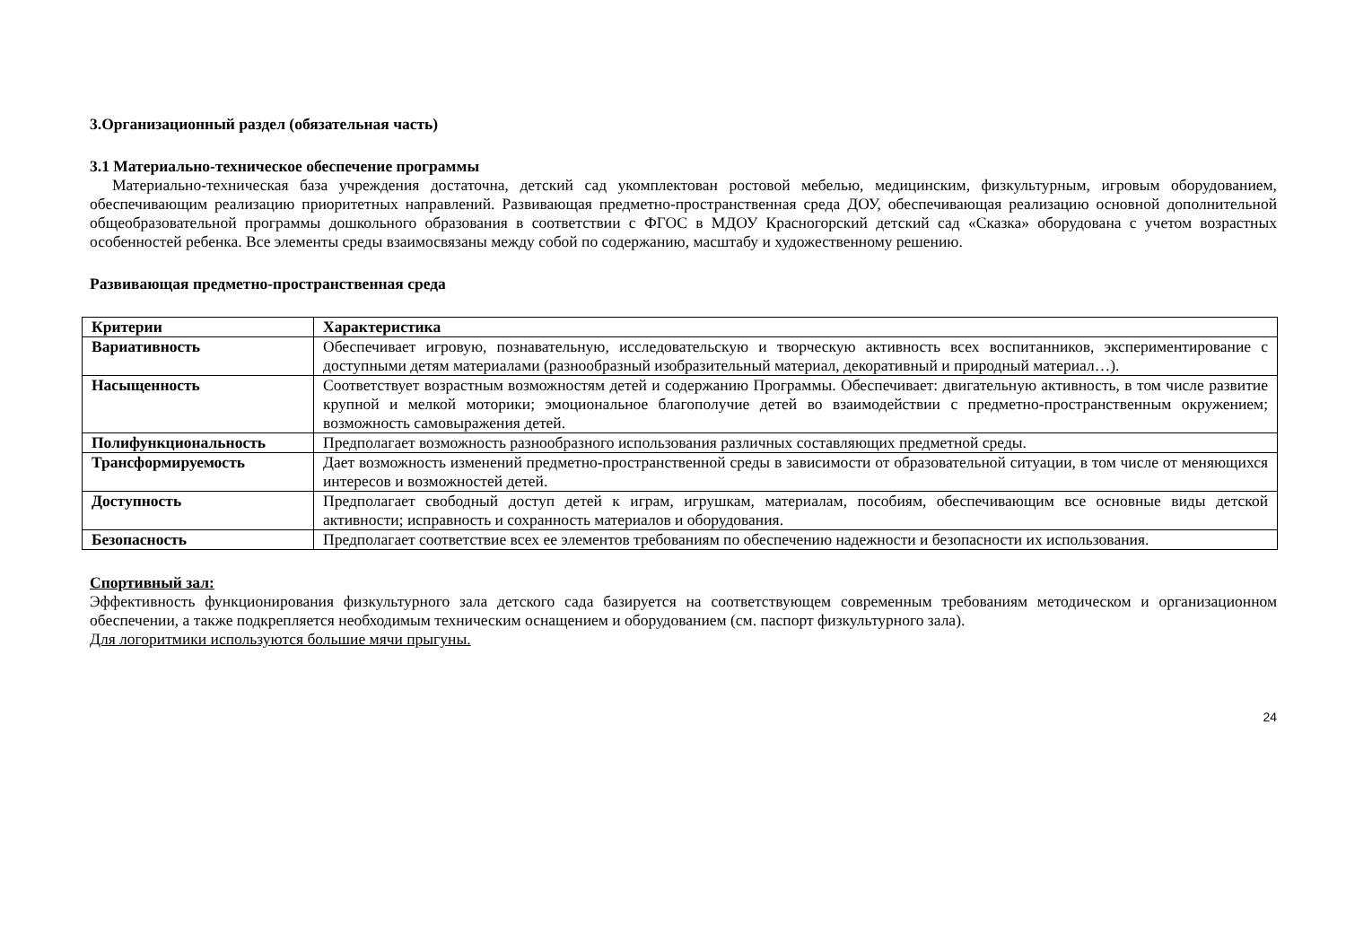3.Организационный раздел (обязательная часть)
3.1 Материально-техническое обеспечение программы
Материально-техническая база учреждения достаточна, детский сад укомплектован ростовой мебелью, медицинским, физкультурным, игровым оборудованием, обеспечивающим реализацию приоритетных направлений. Развивающая предметно-пространственная среда ДОУ, обеспечивающая реализацию основной дополнительной общеобразовательной программы дошкольного образования в соответствии с ФГОС в МДОУ Красногорский детский сад «Сказка» оборудована с учетом возрастных особенностей ребенка. Все элементы среды взаимосвязаны между собой по содержанию, масштабу и художественному решению.
Развивающая предметно-пространственная среда
| Критерии | Характеристика |
| --- | --- |
| Вариативность | Обеспечивает игровую, познавательную, исследовательскую и творческую активность всех воспитанников, экспериментирование с доступными детям материалами (разнообразный изобразительный материал, декоративный и природный материал…). |
| Насыщенность | Соответствует возрастным возможностям детей и содержанию Программы. Обеспечивает: двигательную активность, в том числе развитие крупной и мелкой моторики; эмоциональное благополучие детей во взаимодействии с предметно-пространственным окружением; возможность самовыражения детей. |
| Полифункциональность | Предполагает возможность разнообразного использования различных составляющих предметной среды. |
| Трансформируемость | Дает возможность изменений предметно-пространственной среды в зависимости от образовательной ситуации, в том числе от меняющихся интересов и возможностей детей. |
| Доступность | Предполагает свободный доступ детей к играм, игрушкам, материалам, пособиям, обеспечивающим все основные виды детской активности; исправность и сохранность материалов и оборудования. |
| Безопасность | Предполагает соответствие всех ее элементов требованиям по обеспечению надежности и безопасности их использования. |
Спортивный зал:
Эффективность функционирования физкультурного зала детского сада базируется на соответствующем современным требованиям методическом и организационном обеспечении, а также подкрепляется необходимым техническим оснащением и оборудованием (см. паспорт физкультурного зала).
Для логоритмики используются большие мячи прыгуны.
24